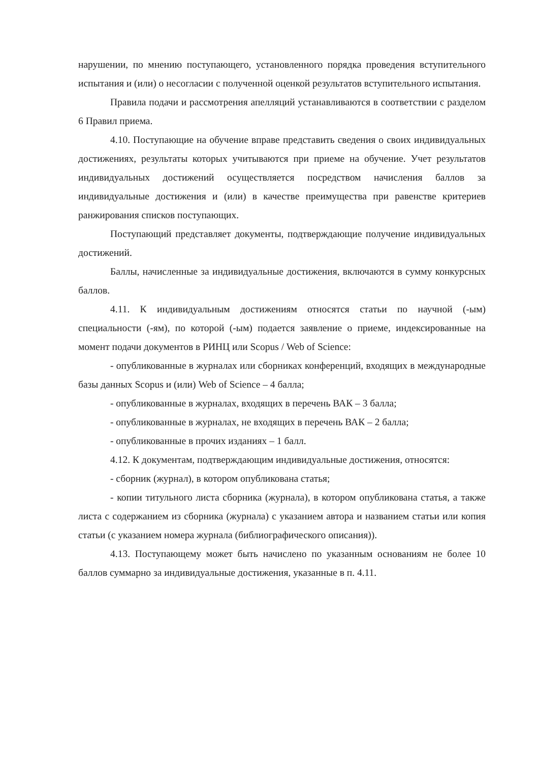нарушении, по мнению поступающего, установленного порядка проведения вступительного испытания и (или) о несогласии с полученной оценкой результатов вступительного испытания.
Правила подачи и рассмотрения апелляций устанавливаются в соответствии с разделом 6 Правил приема.
4.10. Поступающие на обучение вправе представить сведения о своих индивидуальных достижениях, результаты которых учитываются при приеме на обучение. Учет результатов индивидуальных достижений осуществляется посредством начисления баллов за индивидуальные достижения и (или) в качестве преимущества при равенстве критериев ранжирования списков поступающих.
Поступающий представляет документы, подтверждающие получение индивидуальных достижений.
Баллы, начисленные за индивидуальные достижения, включаются в сумму конкурсных баллов.
4.11. К индивидуальным достижениям относятся статьи по научной (-ым) специальности (-ям), по которой (-ым) подается заявление о приеме, индексированные на момент подачи документов в РИНЦ или Scopus / Web of Science:
- опубликованные в журналах или сборниках конференций, входящих в международные базы данных Scopus и (или) Web of Science – 4 балла;
- опубликованные в журналах, входящих в перечень ВАК – 3 балла;
- опубликованные в журналах, не входящих в перечень ВАК – 2 балла;
- опубликованные в прочих изданиях – 1 балл.
4.12. К документам, подтверждающим индивидуальные достижения, относятся:
- сборник (журнал), в котором опубликована статья;
- копии титульного листа сборника (журнала), в котором опубликована статья, а также листа с содержанием из сборника (журнала) с указанием автора и названием статьи или копия статьи (с указанием номера журнала (библиографического описания)).
4.13. Поступающему может быть начислено по указанным основаниям не более 10 баллов суммарно за индивидуальные достижения, указанные в п. 4.11.